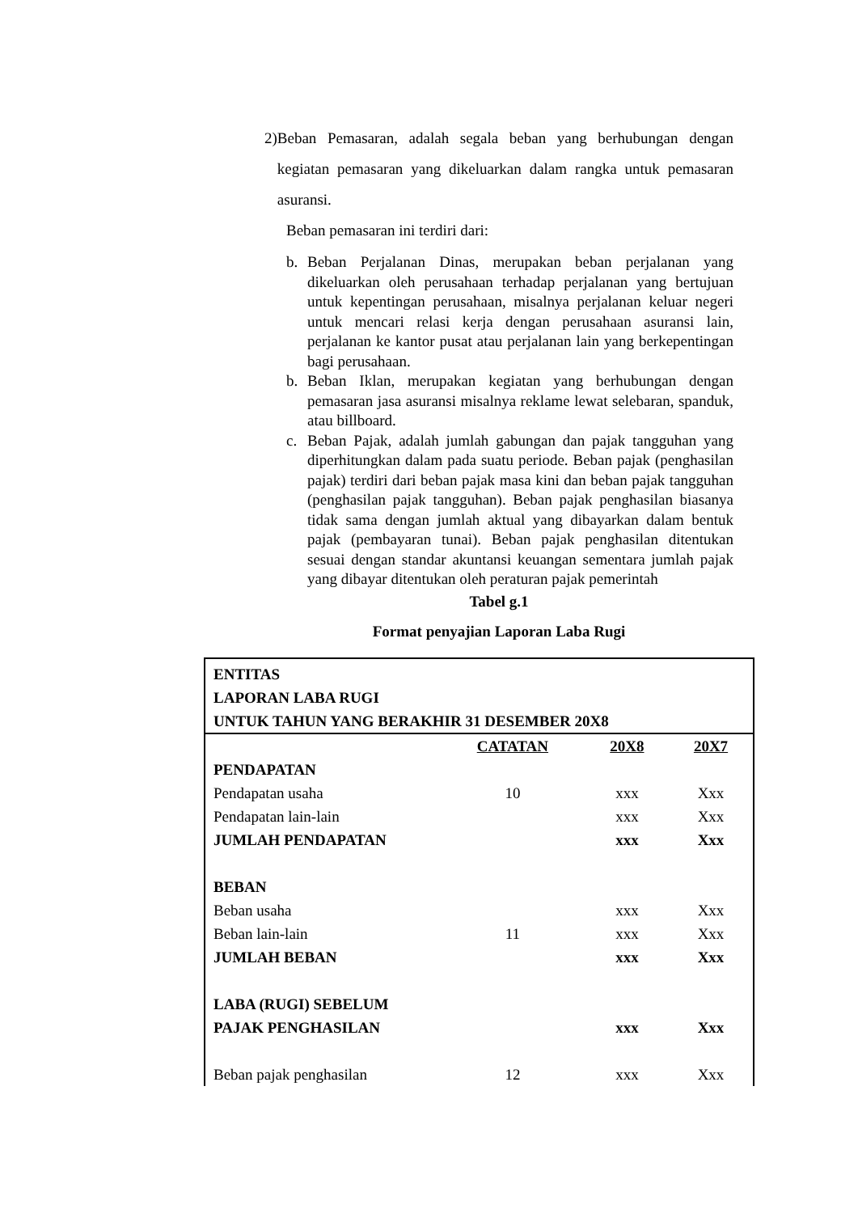2) Beban Pemasaran, adalah segala beban yang berhubungan dengan kegiatan pemasaran yang dikeluarkan dalam rangka untuk pemasaran asuransi.
Beban pemasaran ini terdiri dari:
b. Beban Perjalanan Dinas, merupakan beban perjalanan yang dikeluarkan oleh perusahaan terhadap perjalanan yang bertujuan untuk kepentingan perusahaan, misalnya perjalanan keluar negeri untuk mencari relasi kerja dengan perusahaan asuransi lain, perjalanan ke kantor pusat atau perjalanan lain yang berkepentingan bagi perusahaan.
b. Beban Iklan, merupakan kegiatan yang berhubungan dengan pemasaran jasa asuransi misalnya reklame lewat selebaran, spanduk, atau billboard.
c. Beban Pajak, adalah jumlah gabungan dan pajak tangguhan yang diperhitungkan dalam pada suatu periode. Beban pajak (penghasilan pajak) terdiri dari beban pajak masa kini dan beban pajak tangguhan (penghasilan pajak tangguhan). Beban pajak penghasilan biasanya tidak sama dengan jumlah aktual yang dibayarkan dalam bentuk pajak (pembayaran tunai). Beban pajak penghasilan ditentukan sesuai dengan standar akuntansi keuangan sementara jumlah pajak yang dibayar ditentukan oleh peraturan pajak pemerintah
Tabel g.1
Format penyajian Laporan Laba Rugi
| ENTITAS LAPORAN LABA RUGI UNTUK TAHUN YANG BERAKHIR 31 DESEMBER 20X8 | | | |
| | CATATAN | 20X8 | 20X7 |
| PENDAPATAN | | | |
| Pendapatan usaha | 10 | xxx | Xxx |
| Pendapatan lain-lain | | xxx | Xxx |
| JUMLAH PENDAPATAN | | xxx | Xxx |
| BEBAN | | | |
| Beban usaha | | xxx | Xxx |
| Beban lain-lain | 11 | xxx | Xxx |
| JUMLAH BEBAN | | xxx | Xxx |
| LABA (RUGI) SEBELUM | | | |
| PAJAK PENGHASILAN | | xxx | Xxx |
| Beban pajak penghasilan | 12 | xxx | Xxx |